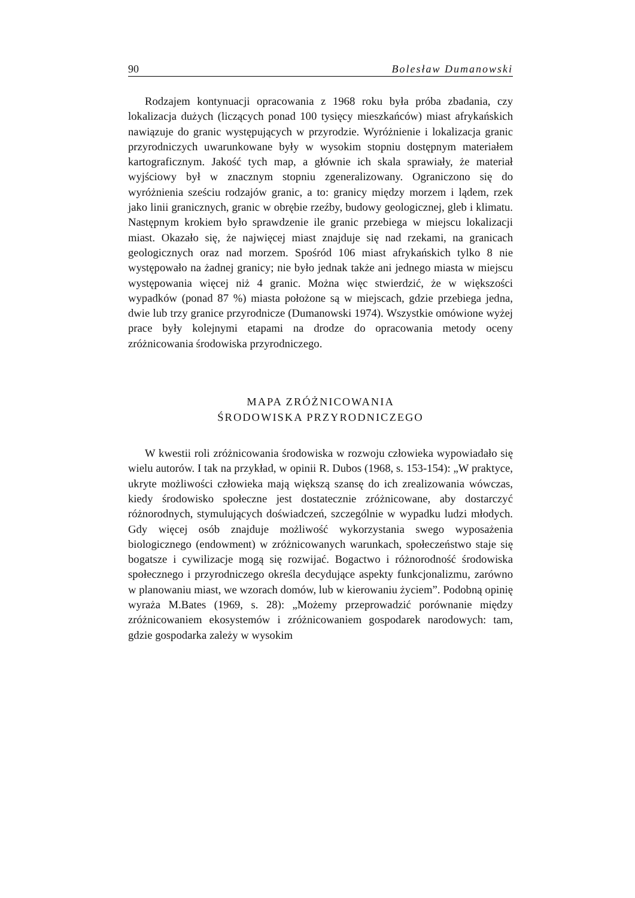90 Bolesław Dumanowski
Rodzajem kontynuacji opracowania z 1968 roku była próba zbadania, czy lokalizacja dużych (liczących ponad 100 tysięcy mieszkańców) miast afrykańskich nawiązuje do granic występujących w przyrodzie. Wyróżnienie i lokalizacja granic przyrodniczych uwarunkowane były w wysokim stopniu dostępnym materiałem kartograficznym. Jakość tych map, a głównie ich skala sprawiały, że materiał wyjściowy był w znacznym stopniu zgeneralizowany. Ograniczono się do wyróżnienia sześciu rodzajów granic, a to: granicy między morzem i lądem, rzek jako linii granicznych, granic w obrębie rzeźby, budowy geologicznej, gleb i klimatu. Następnym krokiem było sprawdzenie ile granic przebiega w miejscu lokalizacji miast. Okazało się, że najwięcej miast znajduje się nad rzekami, na granicach geologicznych oraz nad morzem. Spośród 106 miast afrykańskich tylko 8 nie występowało na żadnej granicy; nie było jednak także ani jednego miasta w miejscu występowania więcej niż 4 granic. Można więc stwierdzić, że w większości wypadków (ponad 87 %) miasta położone są w miejscach, gdzie przebiega jedna, dwie lub trzy granice przyrodnicze (Dumanowski 1974). Wszystkie omówione wyżej prace były kolejnymi etapami na drodze do opracowania metody oceny zróżnicowania środowiska przyrodniczego.
MAPA ZRÓŻNICOWANIA
ŚRODOWISKA PRZYRODNICZEGO
W kwestii roli zróżnicowania środowiska w rozwoju człowieka wypowiadało się wielu autorów. I tak na przykład, w opinii R. Dubos (1968, s. 153-154): „W praktyce, ukryte możliwości człowieka mają większą szansę do ich zrealizowania wówczas, kiedy środowisko społeczne jest dostatecznie zróżnicowane, aby dostarczyć różnorodnych, stymulujących doświadczeń, szczególnie w wypadku ludzi młodych. Gdy więcej osób znajduje możliwość wykorzystania swego wyposażenia biologicznego (endowment) w zróżnicowanych warunkach, społeczeństwo staje się bogatsze i cywilizacje mogą się rozwijać. Bogactwo i różnorodność środowiska społecznego i przyrodniczego określa decydujące aspekty funkcjonalizmu, zarówno w planowaniu miast, we wzorach domów, lub w kierowaniu życiem”. Podobną opinię wyraża M.Bates (1969, s. 28): „Możemy przeprowadzić porównanie między zróżnicowaniem ekosystemów i zróżnicowaniem gospodarek narodowych: tam, gdzie gospodarka zależy w wysokim